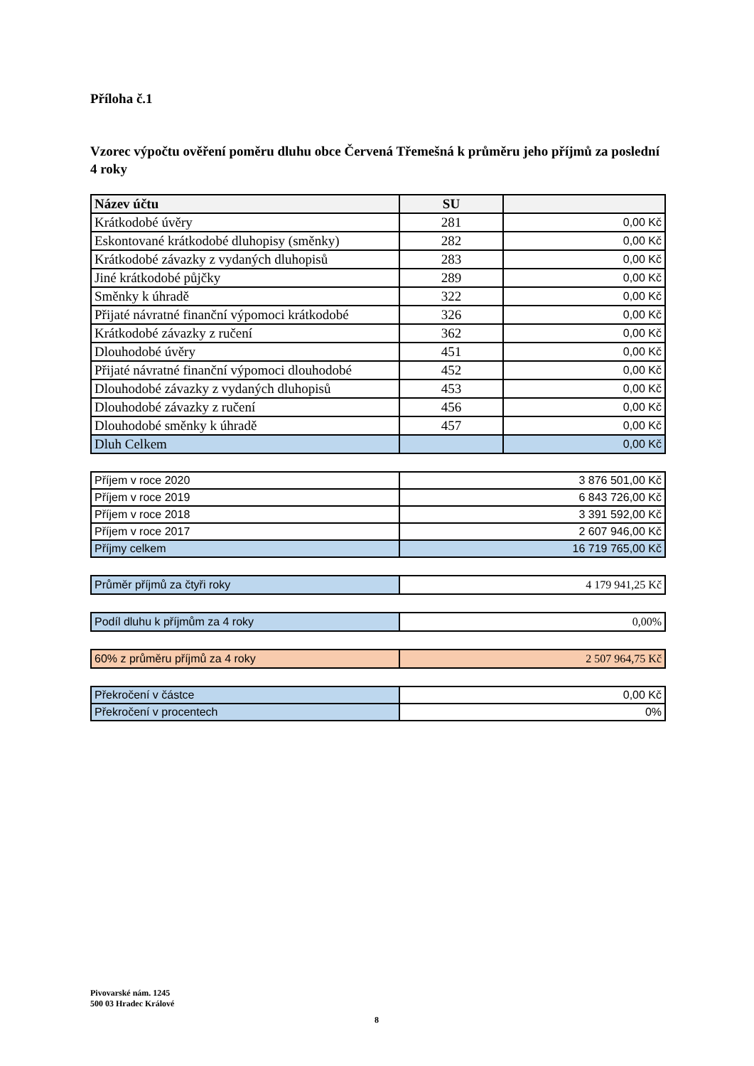Příloha č.1
Vzorec výpočtu ověření poměru dluhu obce Červená Třemešná k průměru jeho příjmů za poslední 4 roky
| Název účtu | SU | |
| --- | --- | --- |
| Krátkodobé úvěry | 281 | 0,00 Kč |
| Eskontované krátkodobé dluhopisy (směnky) | 282 | 0,00 Kč |
| Krátkodobé závazky z vydaných dluhopisů | 283 | 0,00 Kč |
| Jiné krátkodobé půjčky | 289 | 0,00 Kč |
| Směnky k úhradě | 322 | 0,00 Kč |
| Přijaté návratné finanční výpomoci krátkodobé | 326 | 0,00 Kč |
| Krátkodobé závazky z ručení | 362 | 0,00 Kč |
| Dlouhodobé úvěry | 451 | 0,00 Kč |
| Přijaté návratné finanční výpomoci dlouhodobé | 452 | 0,00 Kč |
| Dlouhodobé závazky z vydaných dluhopisů | 453 | 0,00 Kč |
| Dlouhodobé závazky z ručení | 456 | 0,00 Kč |
| Dlouhodobé směnky k úhradě | 457 | 0,00 Kč |
| Dluh Celkem | | 0,00 Kč |
| Příjem v roce 2020 | 3 876 501,00 Kč |
| Příjem v roce 2019 | 6 843 726,00 Kč |
| Příjem v roce 2018 | 3 391 592,00 Kč |
| Příjem v roce 2017 | 2 607 946,00 Kč |
| Příjmy celkem | 16 719 765,00 Kč |
| Průměr příjmů za čtyři roky | 4 179 941,25 Kč |
| Podíl dluhu k příjmům za 4 roky | 0,00% |
| 60% z průměru příjmů za 4 roky | 2 507 964,75 Kč |
| Překročení v částce | 0,00 Kč |
| Překročení v procentech | 0% |
Pivovarské nám. 1245
500 03 Hradec Králové
8